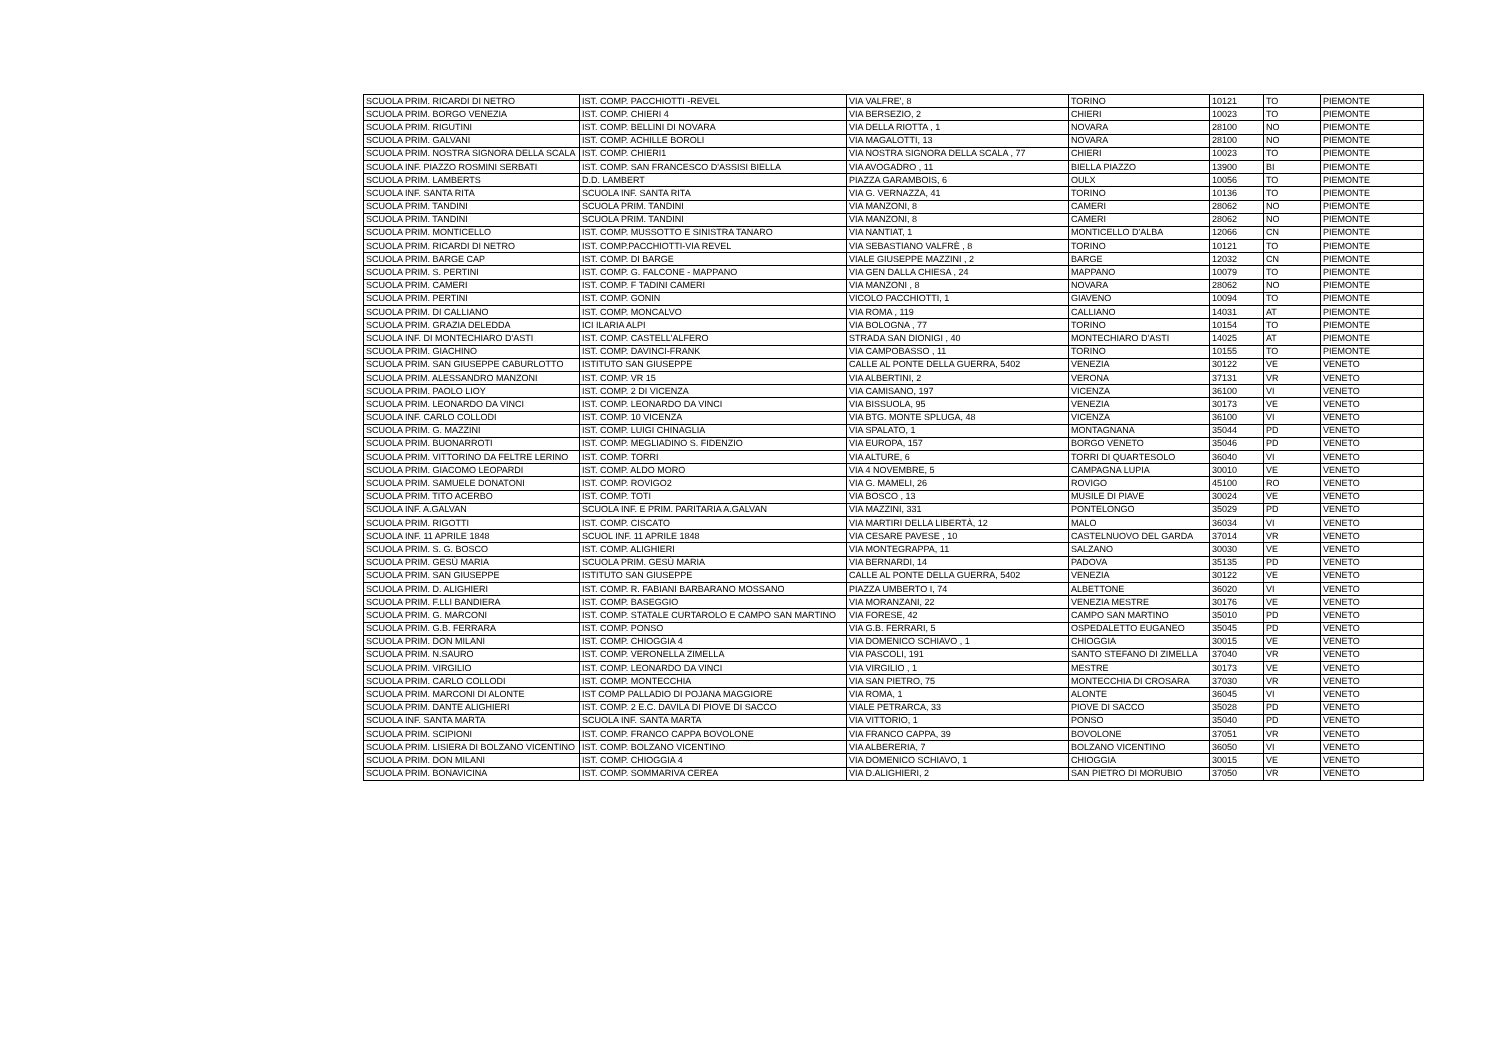| SCUOLA PRIM. RICARDI DI NETRO | IST. COMP. PACCHIOTTI -REVEL | VIA VALFRE', 8 | TORINO | 10121 | TO | PIEMONTE |
| SCUOLA PRIM. BORGO VENEZIA | IST. COMP. CHIERI 4 | VIA BERSEZIO, 2 | CHIERI | 10023 | TO | PIEMONTE |
| SCUOLA PRIM. RIGUTINI | IST. COMP. BELLINI DI NOVARA | VIA DELLA RIOTTA , 1 | NOVARA | 28100 | NO | PIEMONTE |
| SCUOLA PRIM. GALVANI | IST. COMP. ACHILLE BOROLI | VIA MAGALOTTI, 13 | NOVARA | 28100 | NO | PIEMONTE |
| SCUOLA PRIM. NOSTRA SIGNORA DELLA SCALA | IST. COMP. CHIERI1 | VIA NOSTRA SIGNORA DELLA SCALA , 77 | CHIERI | 10023 | TO | PIEMONTE |
| SCUOLA INF. PIAZZO ROSMINI SERBATI | IST. COMP. SAN FRANCESCO D'ASSISI BIELLA | VIA AVOGADRO , 11 | BIELLA PIAZZO | 13900 | BI | PIEMONTE |
| SCUOLA PRIM. LAMBERTS | D.D. LAMBERT | PIAZZA GARAMBOIS, 6 | OULX | 10056 | TO | PIEMONTE |
| SCUOLA INF. SANTA RITA | SCUOLA INF. SANTA RITA | VIA G. VERNAZZA, 41 | TORINO | 10136 | TO | PIEMONTE |
| SCUOLA PRIM. TANDINI | SCUOLA PRIM. TANDINI | VIA MANZONI, 8 | CAMERI | 28062 | NO | PIEMONTE |
| SCUOLA PRIM. TANDINI | SCUOLA PRIM. TANDINI | VIA MANZONI, 8 | CAMERI | 28062 | NO | PIEMONTE |
| SCUOLA PRIM. MONTICELLO | IST. COMP. MUSSOTTO E SINISTRA TANARO | VIA NANTIAT, 1 | MONTICELLO D'ALBA | 12066 | CN | PIEMONTE |
| SCUOLA PRIM. RICARDI DI NETRO | IST. COMP.PACCHIOTTI-VIA REVEL | VIA SEBASTIANO VALFRÈ , 8 | TORINO | 10121 | TO | PIEMONTE |
| SCUOLA PRIM. BARGE CAP | IST. COMP. DI BARGE | VIALE GIUSEPPE MAZZINI , 2 | BARGE | 12032 | CN | PIEMONTE |
| SCUOLA PRIM. S. PERTINI | IST. COMP. G. FALCONE - MAPPANO | VIA GEN DALLA CHIESA , 24 | MAPPANO | 10079 | TO | PIEMONTE |
| SCUOLA PRIM. CAMERI | IST. COMP. F TADINI CAMERI | VIA MANZONI , 8 | NOVARA | 28062 | NO | PIEMONTE |
| SCUOLA PRIM. PERTINI | IST. COMP. GONIN | VICOLO PACCHIOTTI, 1 | GIAVENO | 10094 | TO | PIEMONTE |
| SCUOLA PRIM. DI CALLIANO | IST. COMP. MONCALVO | VIA ROMA , 119 | CALLIANO | 14031 | AT | PIEMONTE |
| SCUOLA PRIM. GRAZIA DELEDDA | ICI ILARIA ALPI | VIA BOLOGNA , 77 | TORINO | 10154 | TO | PIEMONTE |
| SCUOLA INF. DI MONTECHIARO D'ASTI | IST. COMP. CASTELL'ALFERO | STRADA SAN DIONIGI , 40 | MONTECHIARO D'ASTI | 14025 | AT | PIEMONTE |
| SCUOLA PRIM. GIACHINO | IST. COMP. DAVINCI-FRANK | VIA CAMPOBASSO , 11 | TORINO | 10155 | TO | PIEMONTE |
| SCUOLA PRIM. SAN GIUSEPPE CABURLOTTO | ISTITUTO SAN GIUSEPPE | CALLE AL PONTE DELLA GUERRA, 5402 | VENEZIA | 30122 | VE | VENETO |
| SCUOLA PRIM. ALESSANDRO MANZONI | IST. COMP. VR 15 | VIA ALBERTINI, 2 | VERONA | 37131 | VR | VENETO |
| SCUOLA PRIM. PAOLO LIOY | IST. COMP. 2 DI VICENZA | VIA CAMISANO, 197 | VICENZA | 36100 | VI | VENETO |
| SCUOLA PRIM. LEONARDO DA VINCI | IST. COMP. LEONARDO DA VINCI | VIA BISSUOLA, 95 | VENEZIA | 30173 | VE | VENETO |
| SCUOLA INF. CARLO COLLODI | IST. COMP. 10 VICENZA | VIA BTG. MONTE SPLUGA, 48 | VICENZA | 36100 | VI | VENETO |
| SCUOLA PRIM. G. MAZZINI | IST. COMP. LUIGI CHINAGLIA | VIA SPALATO, 1 | MONTAGNANA | 35044 | PD | VENETO |
| SCUOLA PRIM. BUONARROTI | IST. COMP. MEGLIADINO S. FIDENZIO | VIA EUROPA, 157 | BORGO VENETO | 35046 | PD | VENETO |
| SCUOLA PRIM. VITTORINO DA FELTRE LERINO | IST. COMP. TORRI | VIA ALTURE, 6 | TORRI DI QUARTESOLO | 36040 | VI | VENETO |
| SCUOLA PRIM. GIACOMO LEOPARDI | IST. COMP. ALDO MORO | VIA 4 NOVEMBRE, 5 | CAMPAGNA LUPIA | 30010 | VE | VENETO |
| SCUOLA PRIM. SAMUELE DONATONI | IST. COMP. ROVIGO2 | VIA G. MAMELI, 26 | ROVIGO | 45100 | RO | VENETO |
| SCUOLA PRIM. TITO ACERBO | IST. COMP. TOTI | VIA BOSCO , 13 | MUSILE DI PIAVE | 30024 | VE | VENETO |
| SCUOLA INF. A.GALVAN | SCUOLA INF. E PRIM. PARITARIA A.GALVAN | VIA MAZZINI, 331 | PONTELONGO | 35029 | PD | VENETO |
| SCUOLA PRIM. RIGOTTI | IST. COMP. CISCATO | VIA MARTIRI DELLA LIBERTÀ, 12 | MALO | 36034 | VI | VENETO |
| SCUOLA INF. 11 APRILE 1848 | SCUOL INF. 11 APRILE 1848 | VIA CESARE PAVESE , 10 | CASTELNUOVO DEL GARDA | 37014 | VR | VENETO |
| SCUOLA PRIM. S. G. BOSCO | IST. COMP. ALIGHIERI | VIA MONTEGRAPPA, 11 | SALZANO | 30030 | VE | VENETO |
| SCUOLA PRIM. GESÙ MARIA | SCUOLA PRIM. GESÙ MARIA | VIA BERNARDI, 14 | PADOVA | 35135 | PD | VENETO |
| SCUOLA PRIM. SAN GIUSEPPE | ISTITUTO SAN GIUSEPPE | CALLE AL PONTE DELLA GUERRA, 5402 | VENEZIA | 30122 | VE | VENETO |
| SCUOLA PRIM. D. ALIGHIERI | IST. COMP. R. FABIANI BARBARANO MOSSANO | PIAZZA UMBERTO I, 74 | ALBETTONE | 36020 | VI | VENETO |
| SCUOLA PRIM. F.LLI BANDIERA | IST. COMP. BASEGGIO | VIA MORANZANI, 22 | VENEZIA MESTRE | 30176 | VE | VENETO |
| SCUOLA PRIM. G. MARCONI | IST. COMP. STATALE CURTAROLO E CAMPO SAN MARTINO | VIA FORESE, 42 | CAMPO SAN MARTINO | 35010 | PD | VENETO |
| SCUOLA PRIM. G.B. FERRARA | IST. COMP. PONSO | VIA G.B. FERRARI, 5 | OSPEDALETTO EUGANEO | 35045 | PD | VENETO |
| SCUOLA PRIM. DON MILANI | IST. COMP. CHIOGGIA 4 | VIA DOMENICO SCHIAVO , 1 | CHIOGGIA | 30015 | VE | VENETO |
| SCUOLA PRIM. N.SAURO | IST. COMP. VERONELLA ZIMELLA | VIA PASCOLI, 191 | SANTO STEFANO DI ZIMELLA | 37040 | VR | VENETO |
| SCUOLA PRIM. VIRGILIO | IST. COMP. LEONARDO DA VINCI | VIA VIRGILIO , 1 | MESTRE | 30173 | VE | VENETO |
| SCUOLA PRIM. CARLO COLLODI | IST. COMP. MONTECCHIA | VIA SAN PIETRO, 75 | MONTECCHIA DI CROSARA | 37030 | VR | VENETO |
| SCUOLA PRIM. MARCONI DI ALONTE | IST COMP PALLADIO DI POJANA MAGGIORE | VIA ROMA, 1 | ALONTE | 36045 | VI | VENETO |
| SCUOLA PRIM. DANTE ALIGHIERI | IST. COMP. 2 E.C. DAVILA DI PIOVE DI SACCO | VIALE PETRARCA, 33 | PIOVE DI SACCO | 35028 | PD | VENETO |
| SCUOLA INF. SANTA MARTA | SCUOLA INF. SANTA MARTA | VIA VITTORIO, 1 | PONSO | 35040 | PD | VENETO |
| SCUOLA PRIM. SCIPIONI | IST. COMP. FRANCO CAPPA BOVOLONE | VIA FRANCO CAPPA, 39 | BOVOLONE | 37051 | VR | VENETO |
| SCUOLA PRIM. LISIERA DI BOLZANO VICENTINO | IST. COMP. BOLZANO VICENTINO | VIA ALBERERIA, 7 | BOLZANO VICENTINO | 36050 | VI | VENETO |
| SCUOLA PRIM. DON MILANI | IST. COMP. CHIOGGIA 4 | VIA DOMENICO SCHIAVO, 1 | CHIOGGIA | 30015 | VE | VENETO |
| SCUOLA PRIM. BONAVICINA | IST. COMP. SOMMARIVA CEREA | VIA D.ALIGHIERI, 2 | SAN PIETRO DI MORUBIO | 37050 | VR | VENETO |